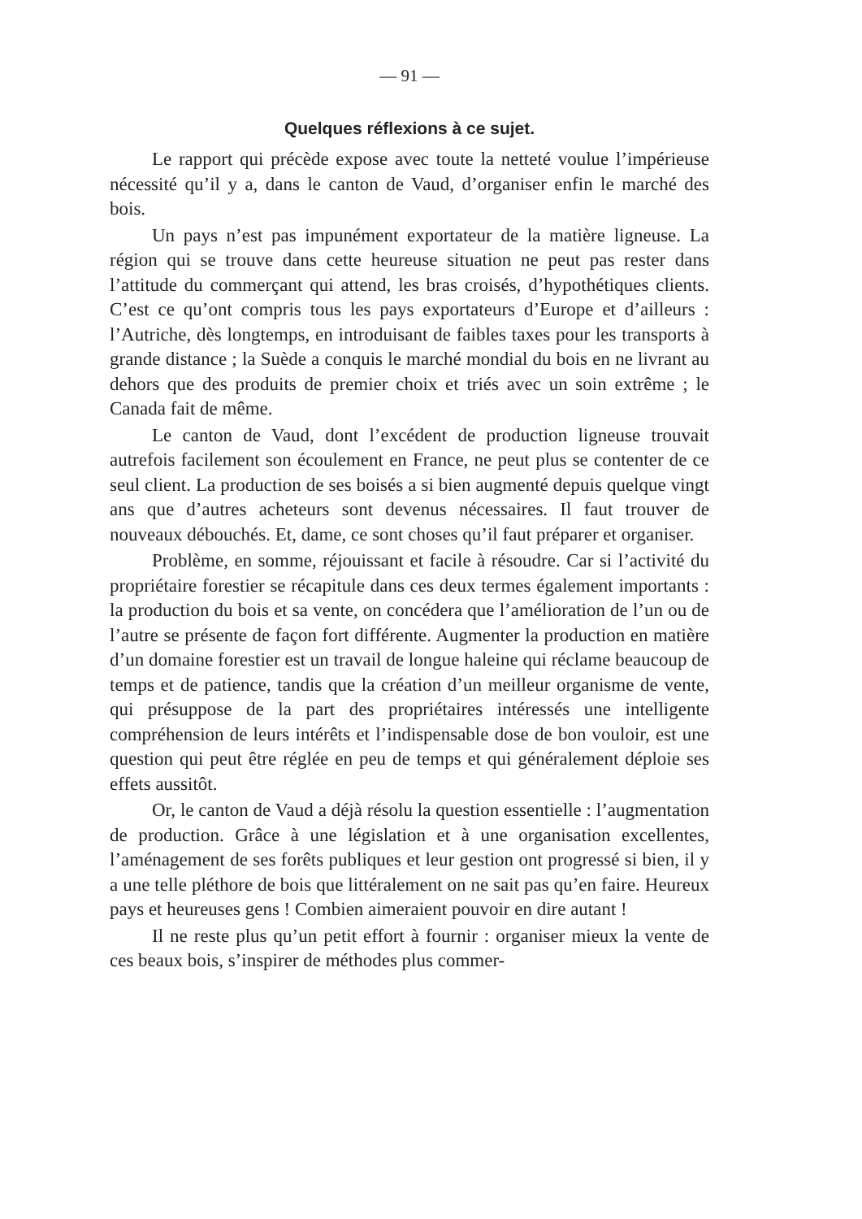— 91 —
Quelques réflexions à ce sujet.
Le rapport qui précède expose avec toute la netteté voulue l’impérieuse nécessité qu’il y a, dans le canton de Vaud, d’organiser enfin le marché des bois.
Un pays n’est pas impunément exportateur de la matière ligneuse. La région qui se trouve dans cette heureuse situation ne peut pas rester dans l’attitude du commerçant qui attend, les bras croisés, d’hypothétiques clients. C’est ce qu’ont compris tous les pays exportateurs d’Europe et d’ailleurs : l’Autriche, dès longtemps, en introduisant de faibles taxes pour les transports à grande distance ; la Suède a conquis le marché mondial du bois en ne livrant au dehors que des produits de premier choix et triés avec un soin extrême ; le Canada fait de même.
Le canton de Vaud, dont l’excédent de production ligneuse trouvait autrefois facilement son écoulement en France, ne peut plus se contenter de ce seul client. La production de ses boisés a si bien augmenté depuis quelque vingt ans que d’autres acheteurs sont devenus nécessaires. Il faut trouver de nouveaux débouchés. Et, dame, ce sont choses qu’il faut préparer et organiser.
Problème, en somme, réjouissant et facile à résoudre. Car si l’activité du propriétaire forestier se récapitule dans ces deux termes également importants : la production du bois et sa vente, on concédera que l’amélioration de l’un ou de l’autre se présente de façon fort différente. Augmenter la production en matière d’un domaine forestier est un travail de longue haleine qui réclame beaucoup de temps et de patience, tandis que la création d’un meilleur organisme de vente, qui présuppose de la part des propriétaires intéressés une intelligente compréhension de leurs intérêts et l’indispensable dose de bon vouloir, est une question qui peut être réglée en peu de temps et qui généralement déploie ses effets aussitôt.
Or, le canton de Vaud a déjà résolu la question essentielle : l’augmentation de production. Grâce à une législation et à une organisation excellentes, l’aménagement de ses forêts publiques et leur gestion ont progressé si bien, il y a une telle pléthore de bois que littéralement on ne sait pas qu’en faire. Heureux pays et heureuses gens ! Combien aimeraient pouvoir en dire autant !
Il ne reste plus qu’un petit effort à fournir : organiser mieux la vente de ces beaux bois, s’inspirer de méthodes plus commer-